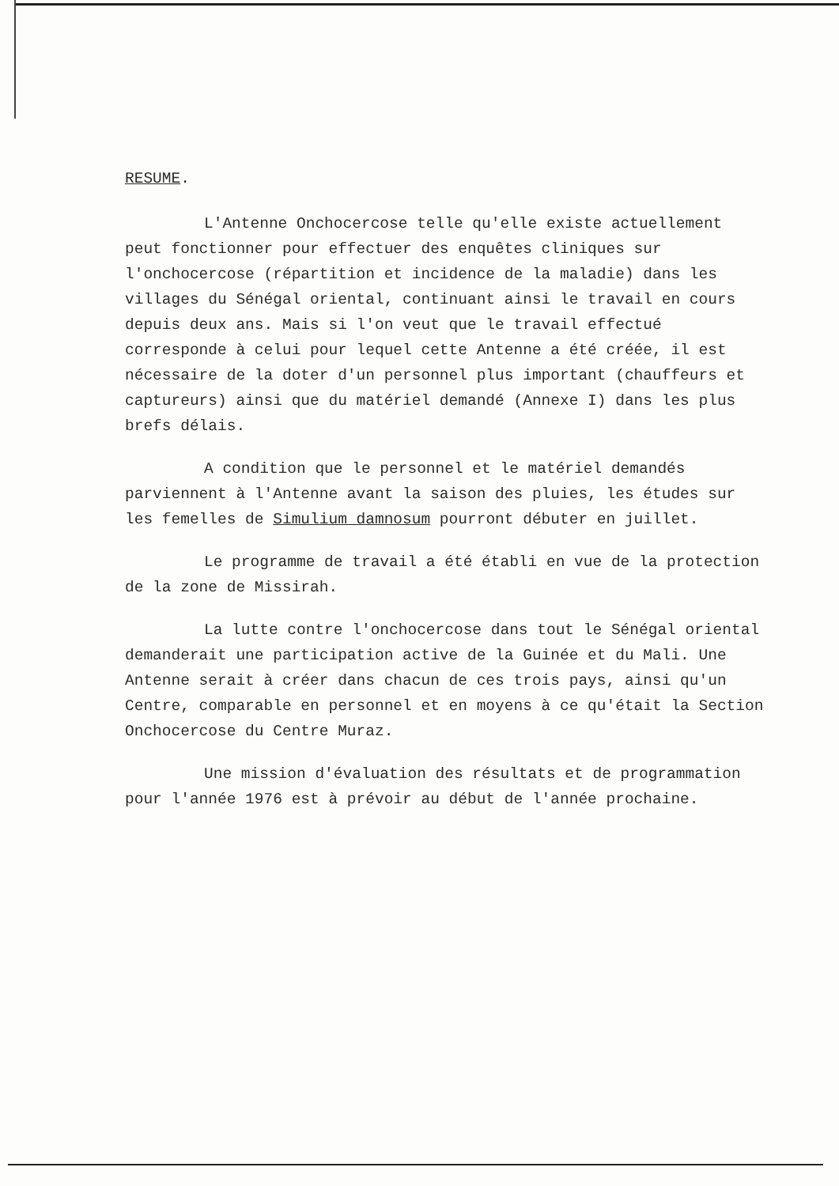RESUME.
L'Antenne Onchocercose telle qu'elle existe actuellement peut fonctionner pour effectuer des enquêtes cliniques sur l'onchocercose (répartition et incidence de la maladie) dans les villages du Sénégal oriental, continuant ainsi le travail en cours depuis deux ans. Mais si l'on veut que le travail effectué corresponde à celui pour lequel cette Antenne a été créée, il est nécessaire de la doter d'un personnel plus important (chauffeurs et captureurs) ainsi que du matériel demandé (Annexe I) dans les plus brefs délais.
A condition que le personnel et le matériel demandés parviennent à l'Antenne avant la saison des pluies, les études sur les femelles de Simulium damnosum pourront débuter en juillet.
Le programme de travail a été établi en vue de la protection de la zone de Missirah.
La lutte contre l'onchocercose dans tout le Sénégal oriental demanderait une participation active de la Guinée et du Mali. Une Antenne serait à créer dans chacun de ces trois pays, ainsi qu'un Centre, comparable en personnel et en moyens à ce qu'était la Section Onchocercose du Centre Muraz.
Une mission d'évaluation des résultats et de programmation pour l'année 1976 est à prévoir au début de l'année prochaine.